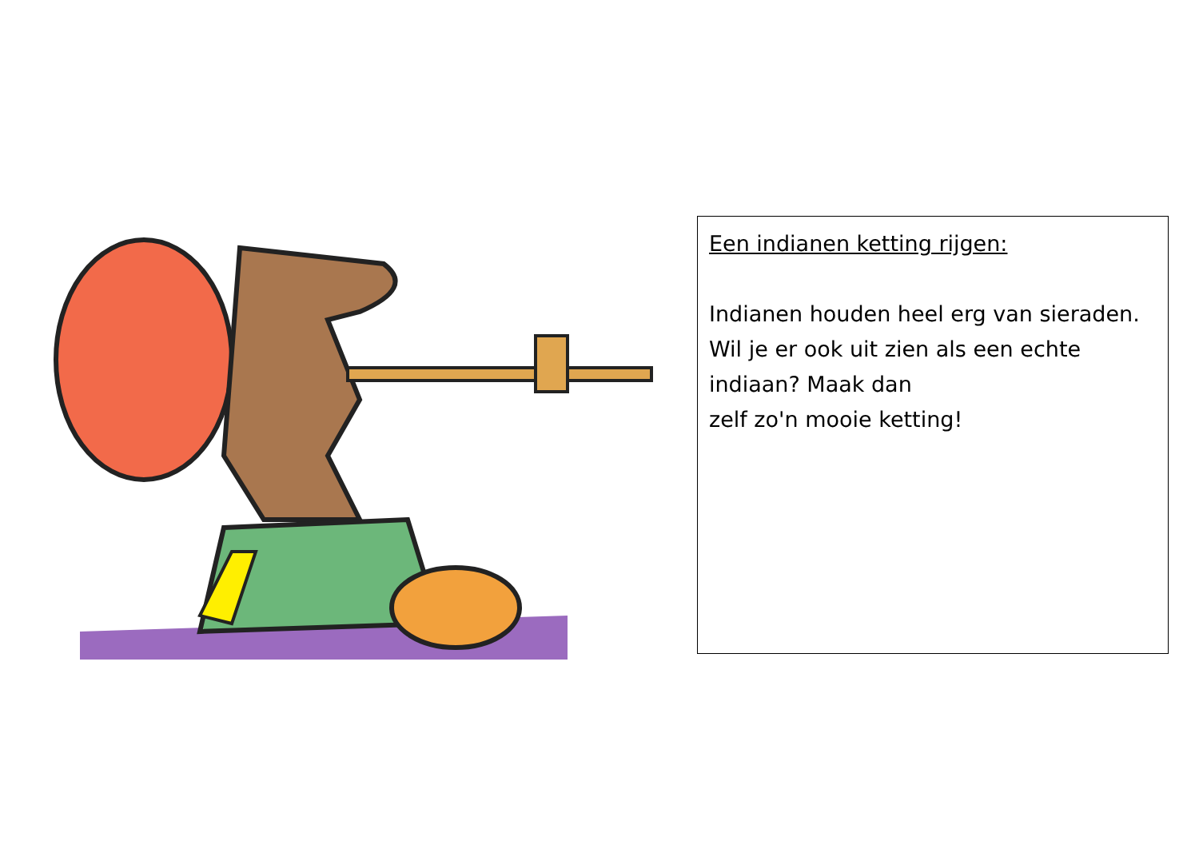Een indianen ketting rijgen:
Indianen houden heel erg van sieraden. Wil je er ook uit zien als een echte indiaan? Maak dan
zelf zo'n mooie ketting!